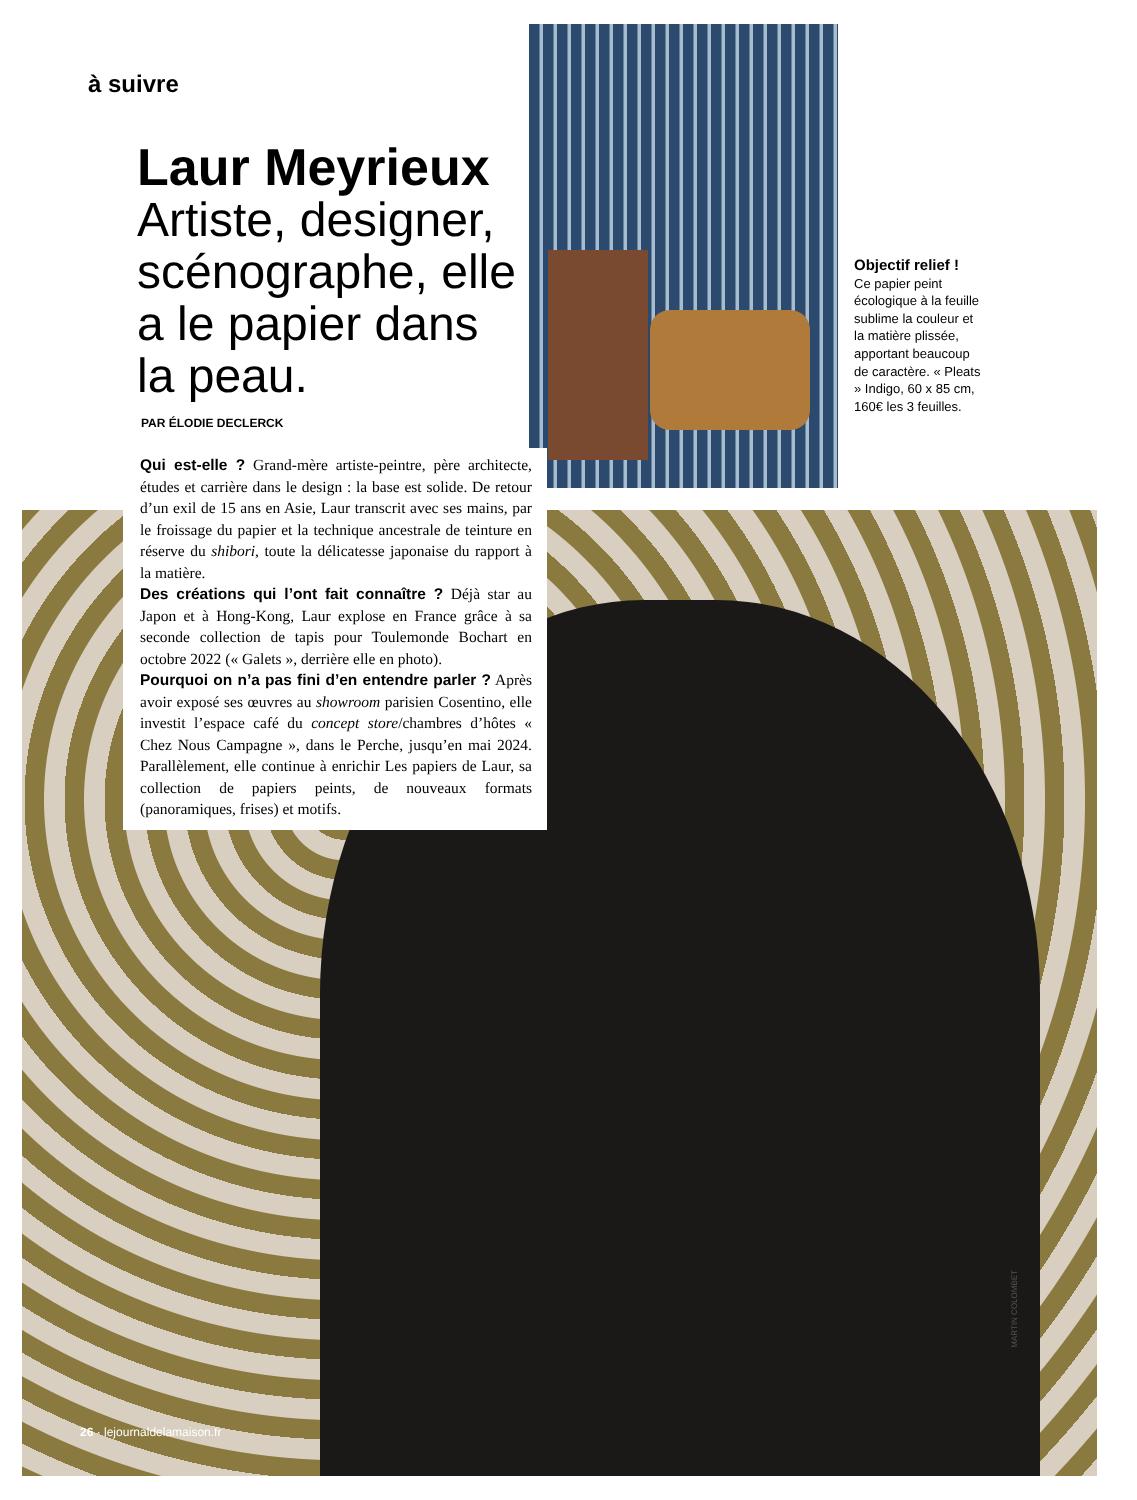à suivre
Laur Meyrieux
Artiste, designer, scénographe, elle a le papier dans la peau.
PAR ÉLODIE DECLERCK
Qui est-elle ? Grand-mère artiste-peintre, père architecte, études et carrière dans le design : la base est solide. De retour d’un exil de 15 ans en Asie, Laur transcrit avec ses mains, par le froissage du papier et la technique ancestrale de teinture en réserve du shibori, toute la délicatesse japonaise du rapport à la matière.
Des créations qui l’ont fait connaître ? Déjà star au Japon et à Hong-Kong, Laur explose en France grâce à sa seconde collection de tapis pour Toulemonde Bochart en octobre 2022 (« Galets », derrière elle en photo).
Pourquoi on n’a pas fini d’en entendre parler ? Après avoir exposé ses œuvres au showroom parisien Cosentino, elle investit l’espace café du concept store/chambres d’hôtes « Chez Nous Campagne », dans le Perche, jusqu’en mai 2024. Parallèlement, elle continue à enrichir Les papiers de Laur, sa collection de papiers peints, de nouveaux formats (panoramiques, frises) et motifs.
Objectif relief !
Ce papier peint écologique à la feuille sublime la couleur et la matière plissée, apportant beaucoup de caractère. « Pleats » Indigo, 60 x 85 cm, 160€ les 3 feuilles.
MARTIN COLOMBET
26 · lejournaldelamaison.fr